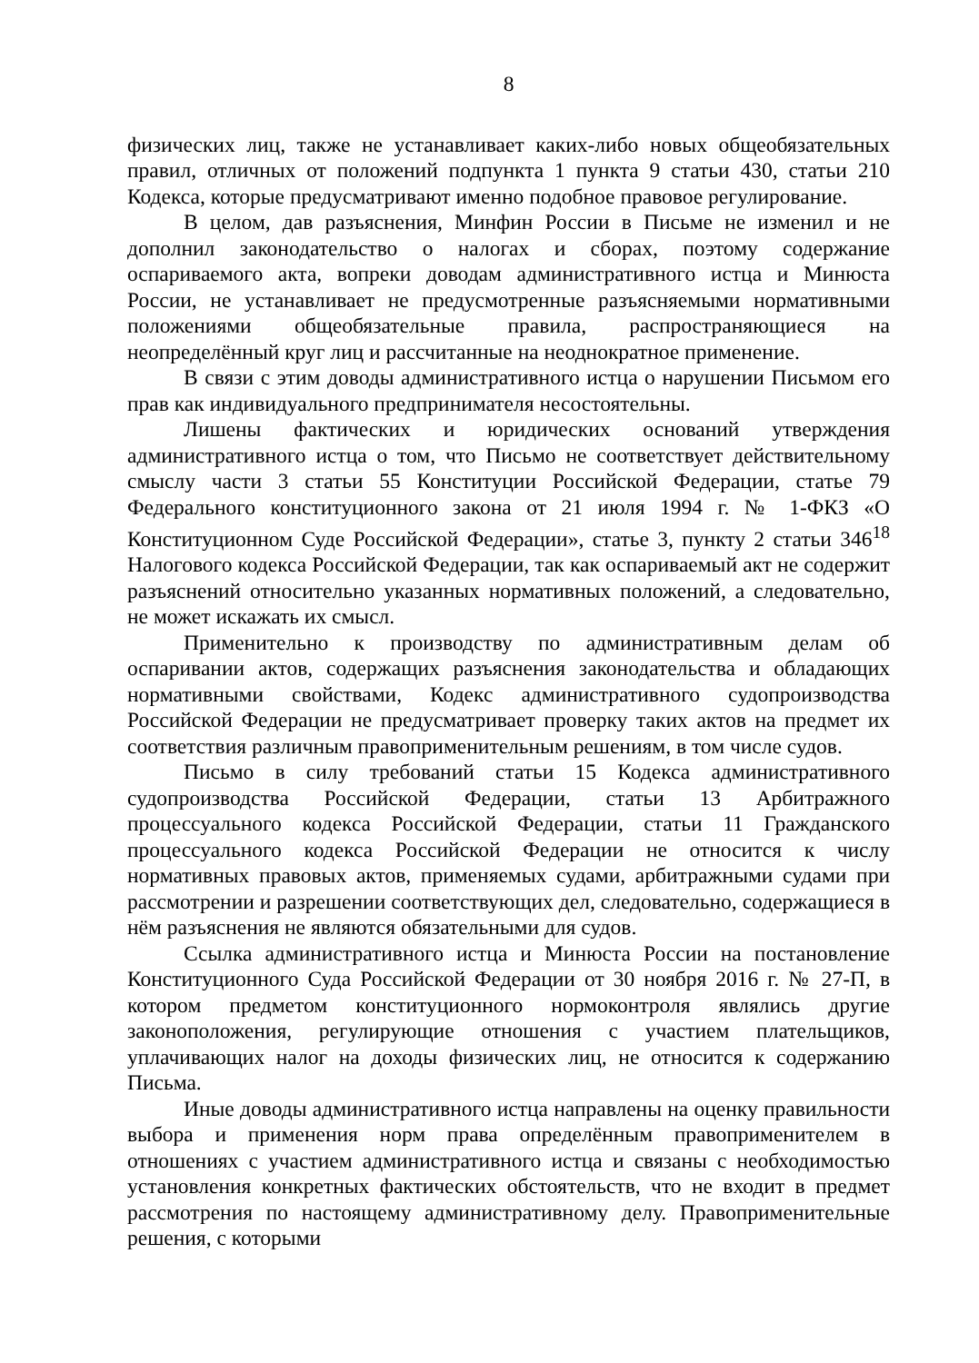8
физических лиц, также не устанавливает каких-либо новых общеобязательных правил, отличных от положений подпункта 1 пункта 9 статьи 430, статьи 210 Кодекса, которые предусматривают именно подобное правовое регулирование.
В целом, дав разъяснения, Минфин России в Письме не изменил и не дополнил законодательство о налогах и сборах, поэтому содержание оспариваемого акта, вопреки доводам административного истца и Минюста России, не устанавливает не предусмотренные разъясняемыми нормативными положениями общеобязательные правила, распространяющиеся на неопределённый круг лиц и рассчитанные на неоднократное применение.
В связи с этим доводы административного истца о нарушении Письмом его прав как индивидуального предпринимателя несостоятельны.
Лишены фактических и юридических оснований утверждения административного истца о том, что Письмо не соответствует действительному смыслу части 3 статьи 55 Конституции Российской Федерации, статье 79 Федерального конституционного закона от 21 июля 1994 г. № 1-ФКЗ «О Конституционном Суде Российской Федерации», статье 3, пункту 2 статьи 346<sup>18</sup> Налогового кодекса Российской Федерации, так как оспариваемый акт не содержит разъяснений относительно указанных нормативных положений, а следовательно, не может искажать их смысл.
Применительно к производству по административным делам об оспаривании актов, содержащих разъяснения законодательства и обладающих нормативными свойствами, Кодекс административного судопроизводства Российской Федерации не предусматривает проверку таких актов на предмет их соответствия различным правоприменительным решениям, в том числе судов.
Письмо в силу требований статьи 15 Кодекса административного судопроизводства Российской Федерации, статьи 13 Арбитражного процессуального кодекса Российской Федерации, статьи 11 Гражданского процессуального кодекса Российской Федерации не относится к числу нормативных правовых актов, применяемых судами, арбитражными судами при рассмотрении и разрешении соответствующих дел, следовательно, содержащиеся в нём разъяснения не являются обязательными для судов.
Ссылка административного истца и Минюста России на постановление Конституционного Суда Российской Федерации от 30 ноября 2016 г. № 27-П, в котором предметом конституционного нормоконтроля являлись другие законоположения, регулирующие отношения с участием плательщиков, уплачивающих налог на доходы физических лиц, не относится к содержанию Письма.
Иные доводы административного истца направлены на оценку правильности выбора и применения норм права определённым правоприменителем в отношениях с участием административного истца и связаны с необходимостью установления конкретных фактических обстоятельств, что не входит в предмет рассмотрения по настоящему административному делу. Правоприменительные решения, с которыми